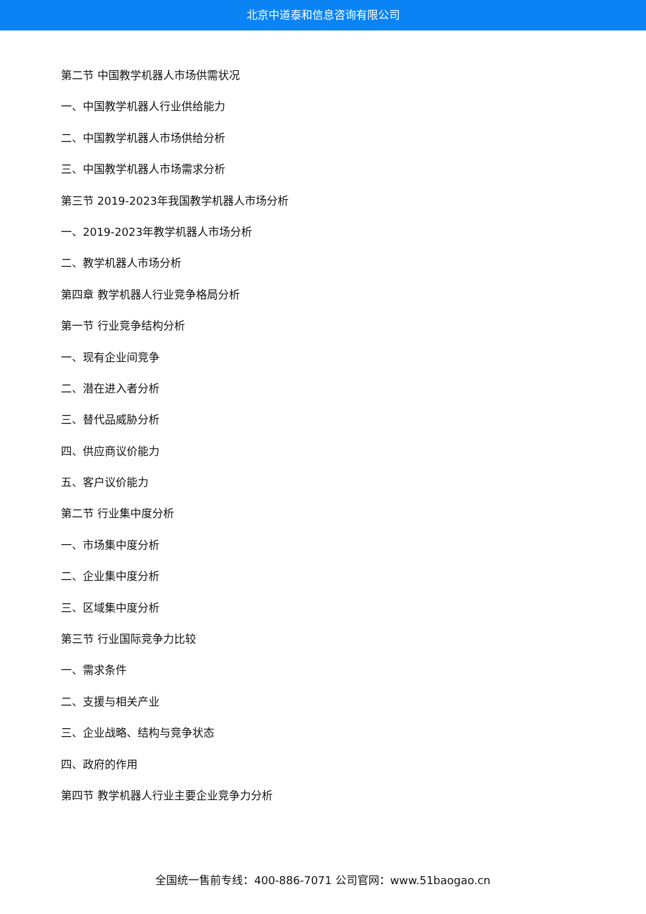北京中道泰和信息咨询有限公司
第二节 中国教学机器人市场供需状况
一、中国教学机器人行业供给能力
二、中国教学机器人市场供给分析
三、中国教学机器人市场需求分析
第三节 2019-2023年我国教学机器人市场分析
一、2019-2023年教学机器人市场分析
二、教学机器人市场分析
第四章 教学机器人行业竞争格局分析
第一节 行业竞争结构分析
一、现有企业间竞争
二、潜在进入者分析
三、替代品威胁分析
四、供应商议价能力
五、客户议价能力
第二节 行业集中度分析
一、市场集中度分析
二、企业集中度分析
三、区域集中度分析
第三节 行业国际竞争力比较
一、需求条件
二、支援与相关产业
三、企业战略、结构与竞争状态
四、政府的作用
第四节 教学机器人行业主要企业竞争力分析
全国统一售前专线：400-886-7071 公司官网：www.51baogao.cn